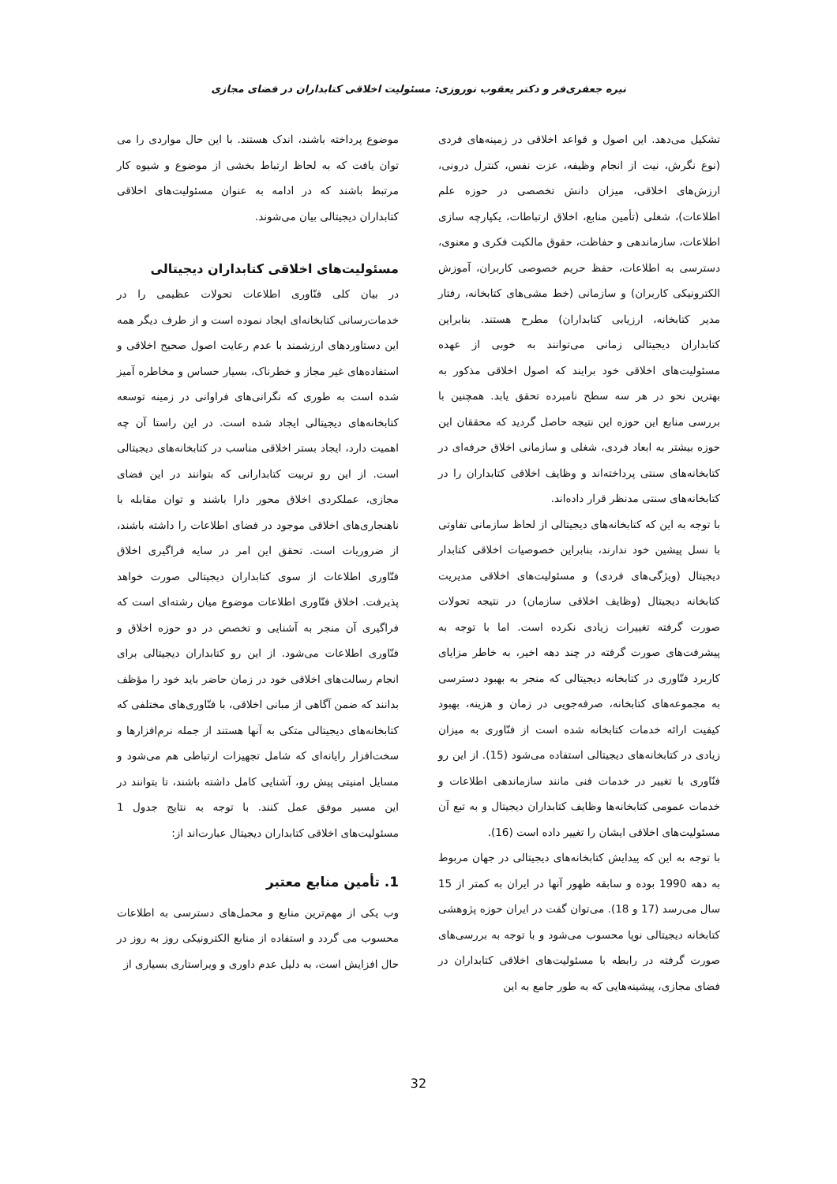نیره جعفری‌فر و دکتر یعقوب نوروزی: مسئولیت اخلاقی کتابداران در فضای مجازی
تشکیل می‌دهد. این اصول و قواعد اخلاقی در زمینه‌های فردی (نوع نگرش، نیت از انجام وظیفه، عزت نفس، کنترل درونی، ارزش‌های اخلاقی، میزان دانش تخصصی در حوزه علم اطلاعات)، شغلی (تأمین منابع، اخلاق ارتباطات، یکپارچه سازی اطلاعات، سازماندهی و حفاظت، حقوق مالکیت فکری و معنوی، دسترسی به اطلاعات، حفظ حریم خصوصی کاربران، آموزش الکترونیکی کاربران) و سازمانی (خط مشی‌های کتابخانه، رفتار مدیر کتابخانه، ارزیابی کتابداران) مطرح هستند. بنابراین کتابداران دیجیتالی زمانی می‌توانند به خوبی از عهده مسئولیت‌های اخلاقی خود برایند که اصول اخلاقی مذکور به بهترین نحو در هر سه سطح نامبرده تحقق یابد. همچنین با بررسی منابع این حوزه این نتیجه حاصل گردید که محققان این حوزه بیشتر به ابعاد فردی، شغلی و سازمانی اخلاق حرفه‌ای در کتابخانه‌های سنتی پرداخته‌اند و وظایف اخلاقی کتابداران را در کتابخانه‌های سنتی مدنظر قرار داده‌اند.
با توجه به این که کتابخانه‌های دیجیتالی از لحاظ سازمانی تفاوتی با نسل پیشین خود ندارند، بنابراین خصوصیات اخلاقی کتابدار دیجیتال (ویژگی‌های فردی) و مسئولیت‌های اخلاقی مدیریت کتابخانه دیجیتال (وظایف اخلاقی سازمان) در نتیجه تحولات صورت گرفته تغییرات زیادی نکرده است. اما با توجه به پیشرفت‌های صورت گرفته در چند دهه اخیر، به خاطر مزایای کاربرد فنّاوری در کتابخانه دیجیتالی که منجر به بهبود دسترسی به مجموعه‌های کتابخانه، صرفه‌جویی در زمان و هزینه، بهبود کیفیت ارائه خدمات کتابخانه شده است از فنّاوری به میزان زیادی در کتابخانه‌های دیجیتالی استفاده می‌شود (15). از این رو فنّاوری با تغییر در خدمات فنی مانند سازماندهی اطلاعات و خدمات عمومی کتابخانه‌ها وظایف کتابداران دیجیتال و به تبع آن مسئولیت‌های اخلاقی ایشان را تغییر داده است (16).
با توجه به این که پیدایش کتابخانه‌های دیجیتالی در جهان مربوط به دهه 1990 بوده و سابقه ظهور آنها در ایران به کمتر از 15 سال می‌رسد (17 و 18). می‌توان گفت در ایران حوزه پژوهشی کتابخانه دیجیتالی نوپا محسوب می‌شود و با توجه به بررسی‌های صورت گرفته در رابطه با مسئولیت‌های اخلاقی کتابداران در فضای مجازی، پیشینه‌هایی که به طور جامع به این
موضوع پرداخته باشند، اندک هستند. با این حال مواردی را می توان یافت که به لحاظ ارتباط بخشی از موضوع و شیوه کار مرتبط باشند که در ادامه به عنوان مسئولیت‌های اخلاقی کتابداران دیجیتالی بیان می‌شوند.
مسئولیت‌های اخلاقی کتابداران دیجیتالی
در بیان کلی فنّاوری اطلاعات تحولات عظیمی را در خدمات‌رسانی کتابخانه‌ای ایجاد نموده است و از طرف دیگر همه این دستاوردهای ارزشمند با عدم رعایت اصول صحیح اخلاقی و استفاده‌های غیر مجاز و خطرناک، بسیار حساس و مخاطره آمیز شده است به طوری که نگرانی‌های فراوانی در زمینه توسعه کتابخانه‌های دیجیتالی ایجاد شده است. در این راستا آن چه اهمیت دارد، ایجاد بستر اخلاقی مناسب در کتابخانه‌های دیجیتالی است. از این رو تربیت کتابدارانی که بتوانند در این فضای مجازی، عملکردی اخلاق محور دارا باشند و توان مقابله با ناهنجاری‌های اخلاقی موجود در فضای اطلاعات را داشته باشند، از ضروریات است. تحقق این امر در سایه فراگیری اخلاق فنّاوری اطلاعات از سوی کتابداران دیجیتالی صورت خواهد پذیرفت. اخلاق فنّاوری اطلاعات موضوع میان رشته‌ای است که فراگیری آن منجر به آشنایی و تخصص در دو حوزه اخلاق و فنّاوری اطلاعات می‌شود. از این رو کتابداران دیجیتالی برای انجام رسالت‌های اخلاقی خود در زمان حاضر باید خود را مؤظف بدانند که ضمن آگاهی از مبانی اخلاقی، با فنّاوری‌های مختلفی که کتابخانه‌های دیجیتالی متکی به آنها هستند از جمله نرم‌افزارها و سخت‌افزار رایانه‌ای که شامل تجهیزات ارتباطی هم می‌شود و مسایل امنیتی پیش رو، آشنایی کامل داشته باشند، تا بتوانند در این مسیر موفق عمل کنند. با توجه به نتایج جدول 1 مسئولیت‌های اخلاقی کتابداران دیجیتال عبارت‌اند از:
1. تأمین منابع معتبر
وب یکی از مهم‌ترین منابع و محمل‌های دسترسی به اطلاعات محسوب می گردد و استفاده از منابع الکترونیکی روز به روز در حال افزایش است، به دلیل عدم داوری و ویراستاری بسیاری از
32